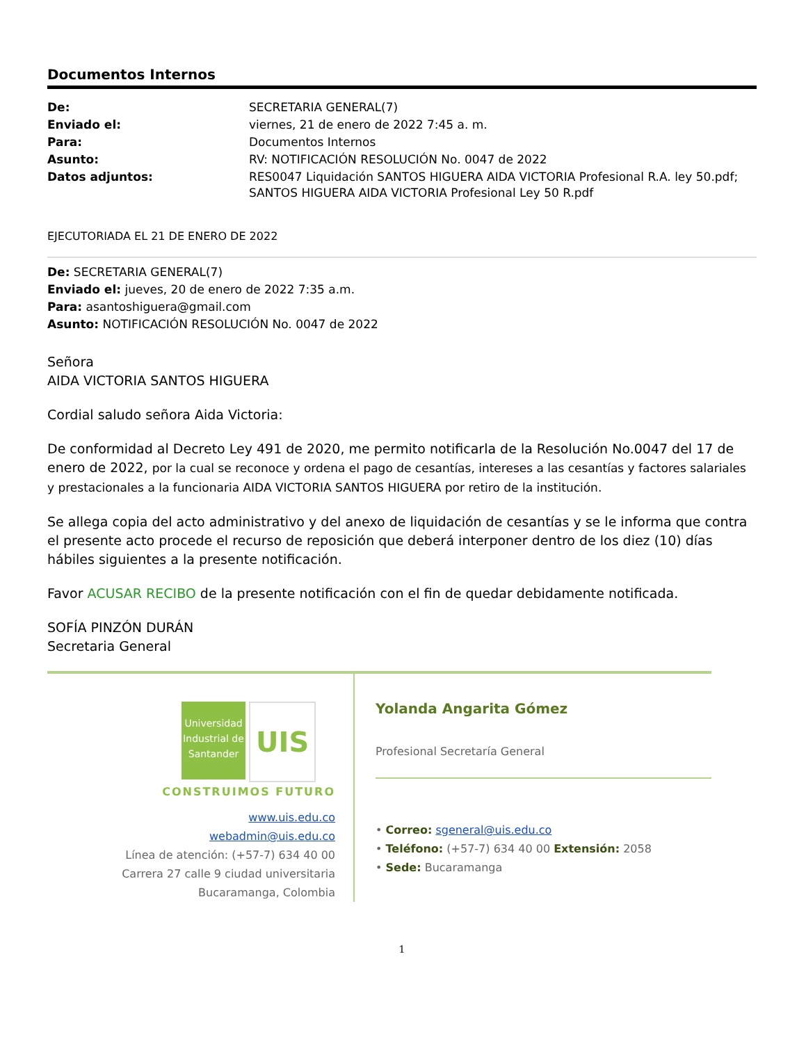Documentos Internos
| De: | SECRETARIA GENERAL(7) |
| Enviado el: | viernes, 21 de enero de 2022 7:45 a. m. |
| Para: | Documentos Internos |
| Asunto: | RV: NOTIFICACIÓN RESOLUCIÓN No. 0047 de 2022 |
| Datos adjuntos: | RES0047 Liquidación SANTOS HIGUERA AIDA VICTORIA Profesional R.A. ley 50.pdf; SANTOS HIGUERA AIDA VICTORIA Profesional Ley 50 R.pdf |
EJECUTORIADA EL 21 DE ENERO DE 2022
De: SECRETARIA GENERAL(7)
Enviado el: jueves, 20 de enero de 2022 7:35 a.m.
Para: asantoshiguera@gmail.com
Asunto: NOTIFICACIÓN RESOLUCIÓN No. 0047 de 2022
Señora
AIDA VICTORIA SANTOS HIGUERA
Cordial saludo señora Aida Victoria:
De conformidad al Decreto Ley 491 de 2020, me permito notificarla de la Resolución No.0047 del 17 de enero de 2022, por la cual se reconoce y ordena el pago de cesantías, intereses a las cesantías y factores salariales y prestacionales a la funcionaria AIDA VICTORIA SANTOS HIGUERA por retiro de la institución.
Se allega copia del acto administrativo y del anexo de liquidación de cesantías y se le informa que contra el presente acto procede el recurso de reposición que deberá interponer dentro de los diez (10) días hábiles siguientes a la presente notificación.
Favor ACUSAR RECIBO de la presente notificación con el fin de quedar debidamente notificada.
SOFÍA PINZÓN DURÁN
Secretaria General
Universidad Industrial de Santander UIS
CONSTRUIMOS FUTURO
www.uis.edu.co
webadmin@uis.edu.co
Línea de atención: (+57-7) 634 40 00
Carrera 27 calle 9 ciudad universitaria
Bucaramanga, Colombia
Yolanda Angarita Gómez
Profesional Secretaría General
• Correo: sgeneral@uis.edu.co
• Teléfono: (+57-7) 634 40 00 Extensión: 2058
• Sede: Bucaramanga
1